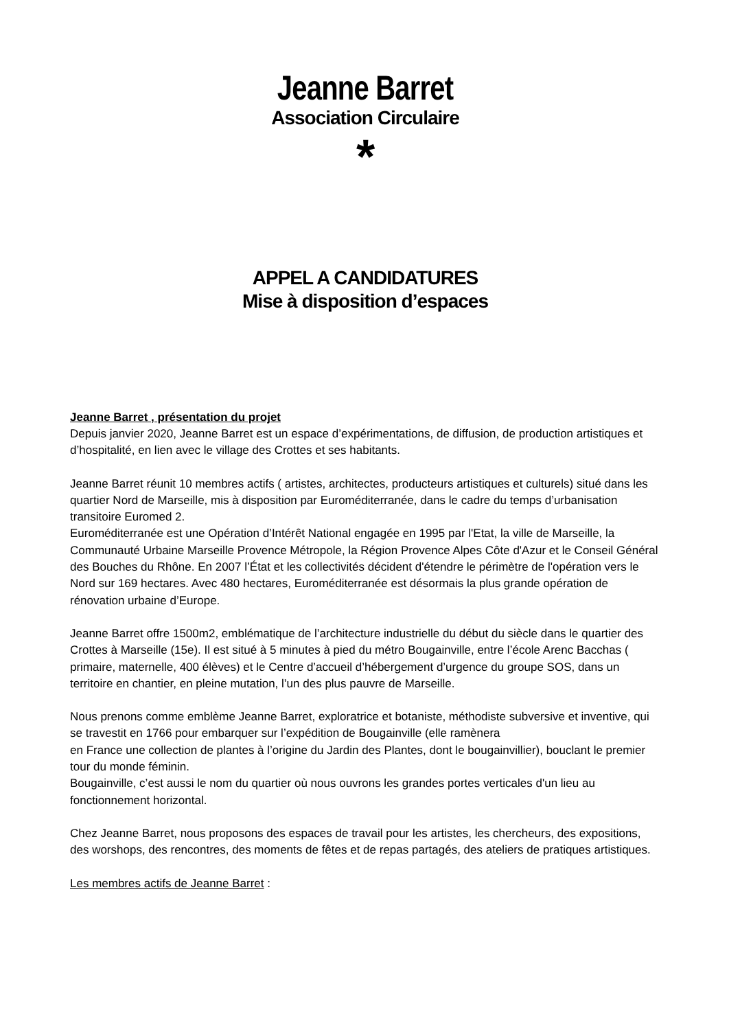Jeanne Barret
Association Circulaire
*
APPEL A CANDIDATURES
Mise à disposition d’espaces
Jeanne Barret , présentation du projet
Depuis janvier 2020, Jeanne Barret est un espace d’expérimentations, de diffusion, de production artistiques et d’hospitalité, en lien avec le village des Crottes et ses habitants.
Jeanne Barret réunit 10 membres actifs ( artistes, architectes, producteurs artistiques et culturels) situé dans les quartier Nord de Marseille, mis à disposition par Euroméditerranée, dans le cadre du temps d’urbanisation transitoire Euromed 2.
Euroméditerranée est une Opération d’Intérêt National engagée en 1995 par l'Etat, la ville de Marseille, la Communauté Urbaine Marseille Provence Métropole, la Région Provence Alpes Côte d'Azur et le Conseil Général des Bouches du Rhône. En 2007 l’État et les collectivités décident d'étendre le périmètre de l'opération vers le Nord sur 169 hectares. Avec 480 hectares, Euroméditerranée est désormais la plus grande opération de rénovation urbaine d’Europe.
Jeanne Barret offre 1500m2, emblématique de l’architecture industrielle du début du siècle dans le quartier des Crottes à Marseille (15e). Il est situé à 5 minutes à pied du métro Bougainville, entre l’école Arenc Bacchas ( primaire, maternelle, 400 élèves) et le Centre d’accueil d’hébergement d’urgence du groupe SOS, dans un territoire en chantier, en pleine mutation, l’un des plus pauvre de Marseille.
Nous prenons comme emblème Jeanne Barret, exploratrice et botaniste, méthodiste subversive et inventive, qui se travestit en 1766 pour embarquer sur l’expédition de Bougainville (elle ramènera
en France une collection de plantes à l’origine du Jardin des Plantes, dont le bougainvillier), bouclant le premier tour du monde féminin.
Bougainville, c’est aussi le nom du quartier où nous ouvrons les grandes portes verticales d'un lieu au fonctionnement horizontal.
Chez Jeanne Barret, nous proposons des espaces de travail pour les artistes, les chercheurs, des expositions, des worshops, des rencontres, des moments de fêtes et de repas partagés, des ateliers de pratiques artistiques.
Les membres actifs de Jeanne Barret :